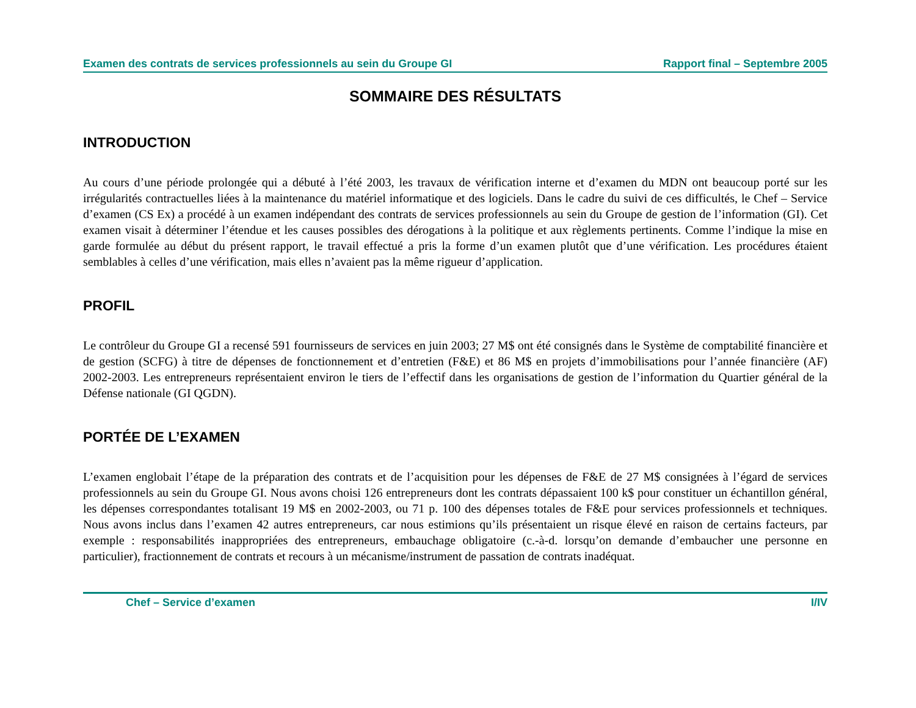Examen des contrats de services professionnels au sein du Groupe GI Rapport final – Septembre 2005
SOMMAIRE DES RÉSULTATS
INTRODUCTION
Au cours d’une période prolongée qui a débuté à l’été 2003, les travaux de vérification interne et d’examen du MDN ont beaucoup porté sur les irrégularités contractuelles liées à la maintenance du matériel informatique et des logiciels. Dans le cadre du suivi de ces difficultés, le Chef – Service d’examen (CS Ex) a procédé à un examen indépendant des contrats de services professionnels au sein du Groupe de gestion de l’information (GI). Cet examen visait à déterminer l’étendue et les causes possibles des dérogations à la politique et aux règlements pertinents. Comme l’indique la mise en garde formulée au début du présent rapport, le travail effectué a pris la forme d’un examen plutôt que d’une vérification. Les procédures étaient semblables à celles d’une vérification, mais elles n’avaient pas la même rigueur d’application.
PROFIL
Le contrôleur du Groupe GI a recensé 591 fournisseurs de services en juin 2003; 27 M$ ont été consignés dans le Système de comptabilité financière et de gestion (SCFG) à titre de dépenses de fonctionnement et d’entretien (F&E) et 86 M$ en projets d’immobilisations pour l’année financière (AF) 2002-2003. Les entrepreneurs représentaient environ le tiers de l’effectif dans les organisations de gestion de l’information du Quartier général de la Défense nationale (GI QGDN).
PORTÉE DE L’EXAMEN
L’examen englobait l’étape de la préparation des contrats et de l’acquisition pour les dépenses de F&E de 27 M$ consignées à l’égard de services professionnels au sein du Groupe GI. Nous avons choisi 126 entrepreneurs dont les contrats dépassaient 100 k$ pour constituer un échantillon général, les dépenses correspondantes totalisant 19 M$ en 2002-2003, ou 71 p. 100 des dépenses totales de F&E pour services professionnels et techniques. Nous avons inclus dans l’examen 42 autres entrepreneurs, car nous estimions qu’ils présentaient un risque élevé en raison de certains facteurs, par exemple : responsabilités inappropriées des entrepreneurs, embauchage obligatoire (c.-à-d. lorsqu’on demande d’embaucher une personne en particulier), fractionnement de contrats et recours à un mécanisme/instrument de passation de contrats inadéquat.
Chef – Service d’examen I/IV